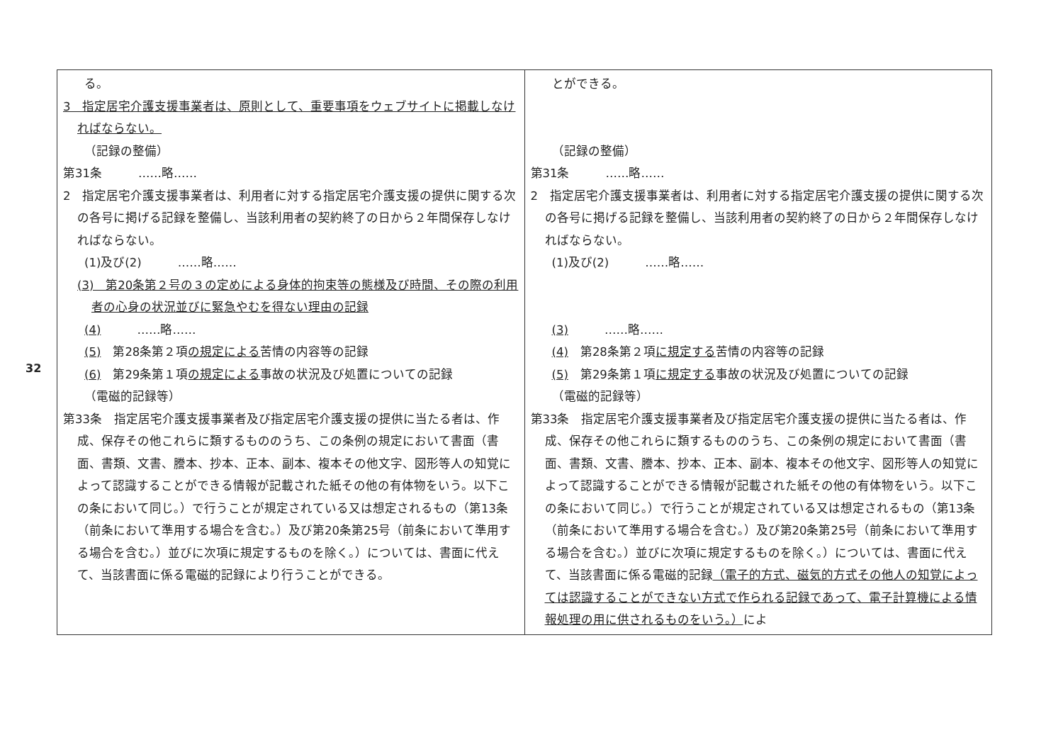32
| る。 3 指定居宅介護支援事業者は、原則として、重要事項をウェブサイトに掲載しなければならない。 （記録の整備） 第31条 ……略…… 2 指定居宅介護支援事業者は、利用者に対する指定居宅介護支援の提供に関する次の各号に掲げる記録を整備し、当該利用者の契約終了の日から２年間保存しなければならない。 (1)及び(2) ……略…… (3) 第20条第２号の３の定めによる身体的拘束等の態様及び時間、その際の利用者の心身の状況並びに緊急やむを得ない理由の記録 (4) ……略…… (5) 第28条第２項 の規定による 苦情の内容等の記録 (6) 第29条第１項 の規定による 事故の状況及び処置についての記録 （電磁的記録等） 第33条 指定居宅介護支援事業者及び指定居宅介護支援の提供に当たる者は、作成、保存その他これらに類するもののうち、この条例の規定において書面（書面、書類、文書、謄本、抄本、正本、副本、複本その他文字、図形等人の知覚によって認識することができる情報が記載された紙その他の有体物をいう。以下この条において同じ。）で行うことが規定されている又は想定されるもの（第13条（前条において準用する場合を含む。）及び第20条第25号（前条において準用する場合を含む。）並びに次項に規定するものを除く。）については、書面に代えて、当該書面に係る電磁的記録により行うことができる。 | とができる。 （記録の整備） 第31条 ……略…… 2 指定居宅介護支援事業者は、利用者に対する指定居宅介護支援の提供に関する次の各号に掲げる記録を整備し、当該利用者の契約終了の日から２年間保存しなければならない。 (1)及び(2) ……略…… (3) ……略…… (4) 第28条第２項 に規定する 苦情の内容等の記録 (5) 第29条第１項 に規定する 事故の状況及び処置についての記録 （電磁的記録等） 第33条 指定居宅介護支援事業者及び指定居宅介護支援の提供に当たる者は、作成、保存その他これらに類するもののうち、この条例の規定において書面（書面、書類、文書、謄本、抄本、正本、副本、複本その他文字、図形等人の知覚によって認識することができる情報が記載された紙その他の有体物をいう。以下この条において同じ。）で行うことが規定されている又は想定されるもの（第13条（前条において準用する場合を含む。）及び第20条第25号（前条において準用する場合を含む。）並びに次項に規定するものを除く。）については、書面に代えて、当該書面に係る電磁的記録 （電子的方式、磁気的方式その他人の知覚によっては認識することができない方式で作られる記録であって、電子計算機による情報処理の用に供されるものをいう。） によ |